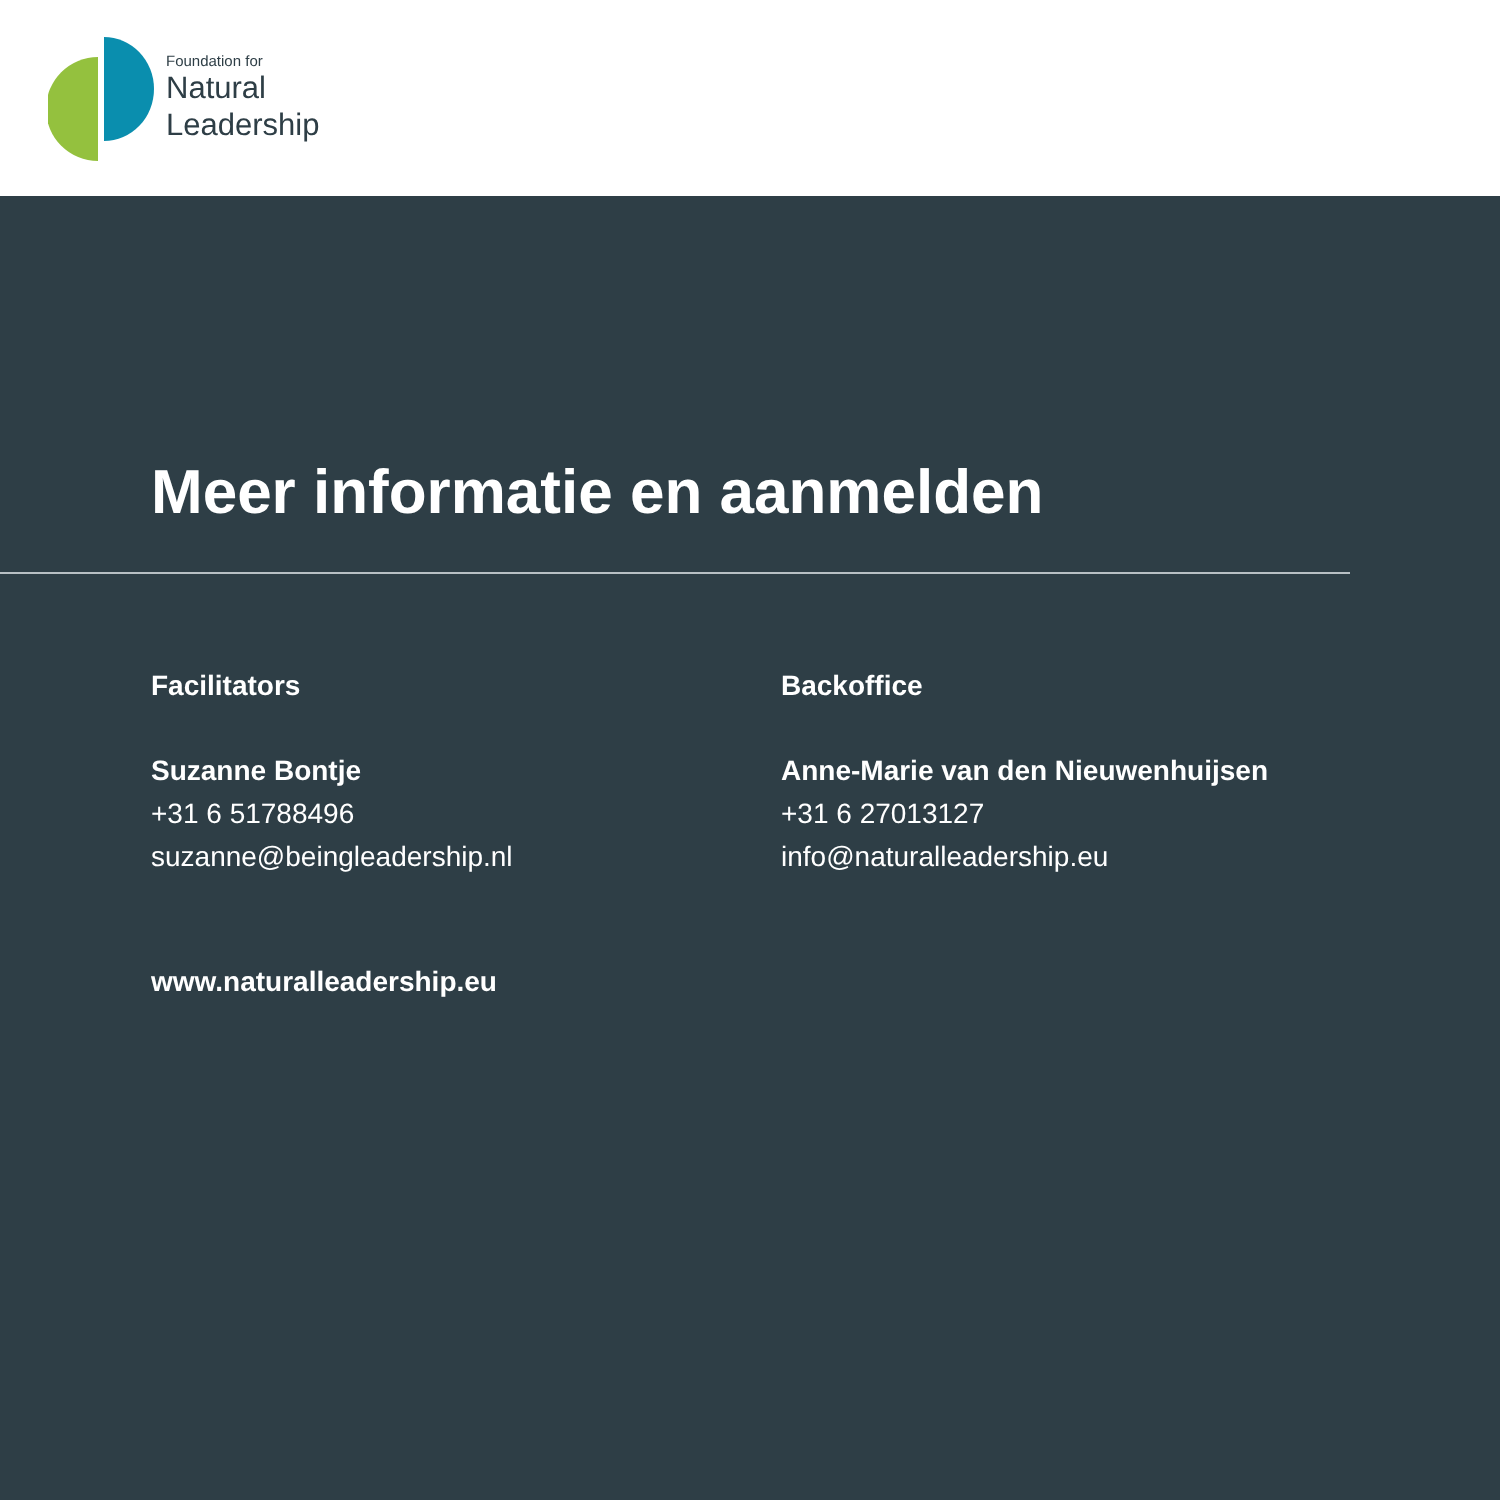Foundation for
Natural
Leadership
Meer informatie en aanmelden
Facilitators
Suzanne Bontje
+31 6 51788496
suzanne@beingleadership.nl
Backoffice
Anne-Marie van den Nieuwenhuijsen
+31 6 27013127
info@naturalleadership.eu
www.naturalleadership.eu